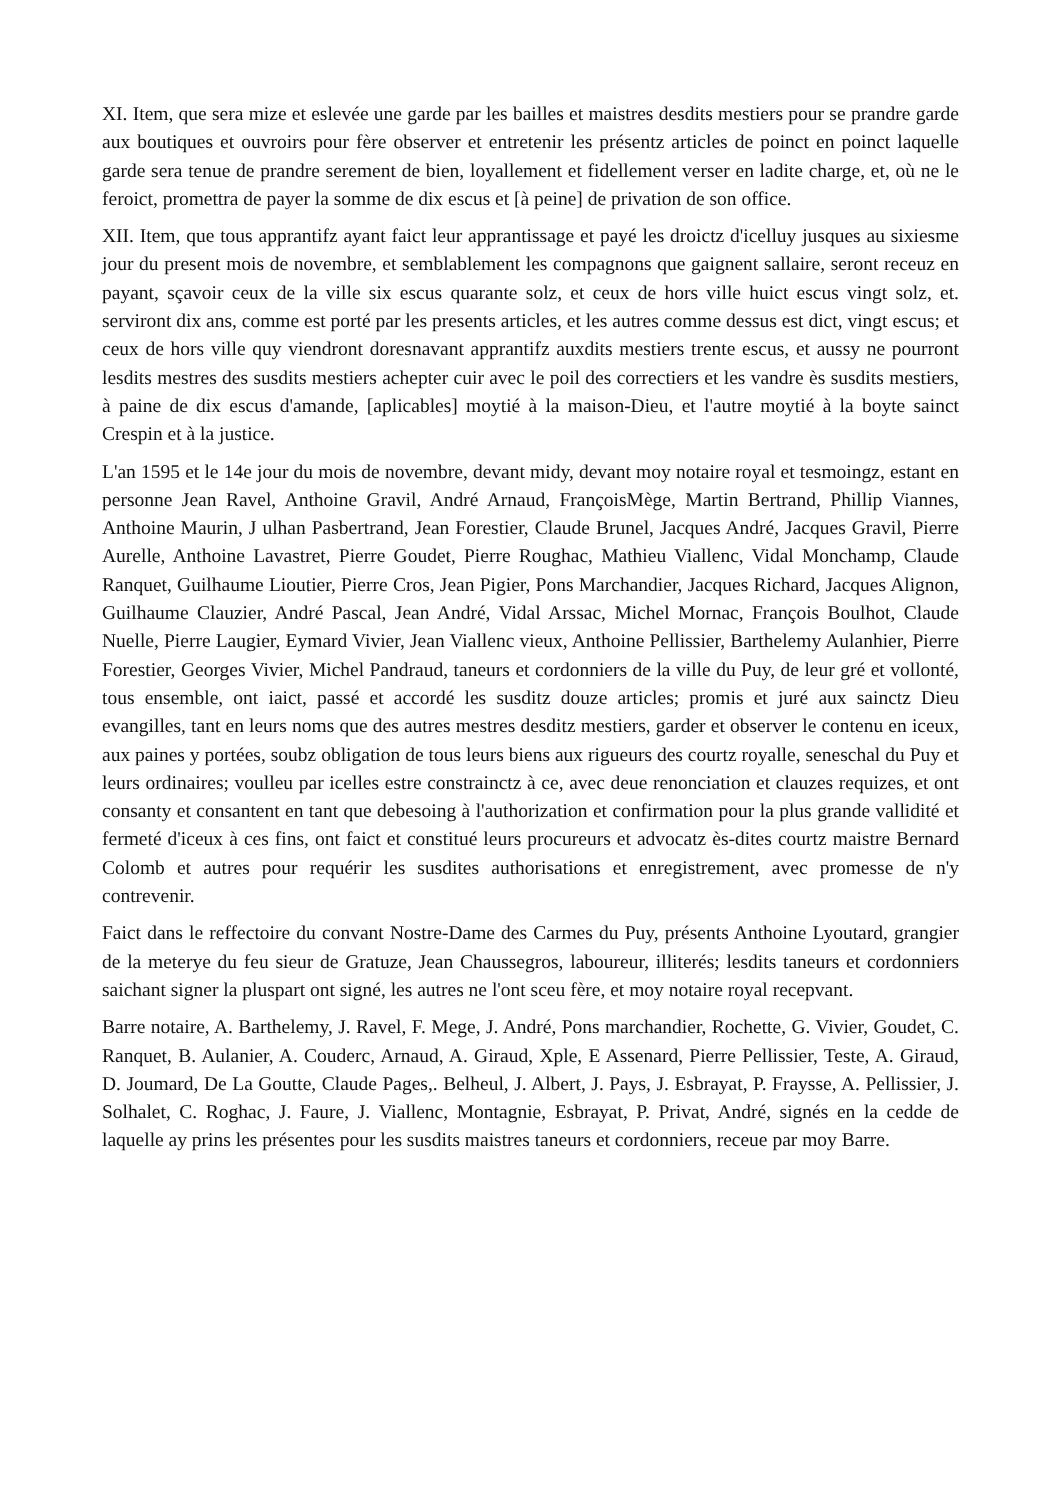XI. Item, que sera mize et eslevée une garde par les bailles et maistres desdits mestiers pour se prandre garde aux boutiques et ouvroirs pour fère observer et entretenir les présentz articles de poinct en poinct laquelle garde sera tenue de prandre serement de bien, loyallement et fidellement verser en ladite charge, et, où ne le feroict, promettra de payer la somme de dix escus et [à peine] de privation de son office.
XII. Item, que tous apprantifz ayant faict leur apprantissage et payé les droictz d'icelluy jusques au sixiesme jour du present mois de novembre, et semblablement les compagnons que gaignent sallaire, seront receuz en payant, sçavoir ceux de la ville six escus quarante solz, et ceux de hors ville huict escus vingt solz, et. serviront dix ans, comme est porté par les presents articles, et les autres comme dessus est dict, vingt escus; et ceux de hors ville quy viendront doresnavant apprantifz auxdits mestiers trente escus, et aussy ne pourront lesdits mestres des susdits mestiers achepter cuir avec le poil des correctiers et les vandre ès susdits mestiers, à paine de dix escus d'amande, [aplicables] moytié à la maison-Dieu, et l'autre moytié à la boyte sainct Crespin et à la justice.
L'an 1595 et le 14e jour du mois de novembre, devant midy, devant moy notaire royal et tesmoingz, estant en personne Jean Ravel, Anthoine Gravil, André Arnaud, FrançoisMège, Martin Bertrand, Phillip Viannes, Anthoine Maurin, J ulhan Pasbertrand, Jean Forestier, Claude Brunel, Jacques André, Jacques Gravil, Pierre Aurelle, Anthoine Lavastret, Pierre Goudet, Pierre Roughac, Mathieu Viallenc, Vidal Monchamp, Claude Ranquet, Guilhaume Lioutier, Pierre Cros, Jean Pigier, Pons Marchandier, Jacques Richard, Jacques Alignon, Guilhaume Clauzier, André Pascal, Jean André, Vidal Arssac, Michel Mornac, François Boulhot, Claude Nuelle, Pierre Laugier, Eymard Vivier, Jean Viallenc vieux, Anthoine Pellissier, Barthelemy Aulanhier, Pierre Forestier, Georges Vivier, Michel Pandraud, taneurs et cordonniers de la ville du Puy, de leur gré et vollonté, tous ensemble, ont iaict, passé et accordé les susditz douze articles; promis et juré aux sainctz Dieu evangilles, tant en leurs noms que des autres mestres desditz mestiers, garder et observer le contenu en iceux, aux paines y portées, soubz obligation de tous leurs biens aux rigueurs des courtz royalle, seneschal du Puy et leurs ordinaires; voulleu par icelles estre constrainctz à ce, avec deue renonciation et clauzes requizes, et ont consanty et consantent en tant que debesoing à l'authorization et confirmation pour la plus grande vallidité et fermeté d'iceux à ces fins, ont faict et constitué leurs procureurs et advocatz ès-dites courtz maistre Bernard Colomb et autres pour requérir les susdites authorisations et enregistrement, avec promesse de n'y contrevenir.
Faict dans le reffectoire du convant Nostre-Dame des Carmes du Puy, présents Anthoine Lyoutard, grangier de la meterye du feu sieur de Gratuze, Jean Chaussegros, laboureur, illiterés; lesdits taneurs et cordonniers saichant signer la pluspart ont signé, les autres ne l'ont sceu fère, et moy notaire royal recepvant.
Barre notaire, A. Barthelemy, J. Ravel, F. Mege, J. André, Pons marchandier, Rochette, G. Vivier, Goudet, C. Ranquet, B. Aulanier, A. Couderc, Arnaud, A. Giraud, Xple, E Assenard, Pierre Pellissier, Teste, A. Giraud, D. Joumard, De La Goutte, Claude Pages,. Belheul, J. Albert, J. Pays, J. Esbrayat, P. Fraysse, A. Pellissier, J. Solhalet, C. Roghac, J. Faure, J. Viallenc, Montagnie, Esbrayat, P. Privat, André, signés en la cedde de laquelle ay prins les présentes pour les susdits maistres taneurs et cordonniers, receue par moy Barre.